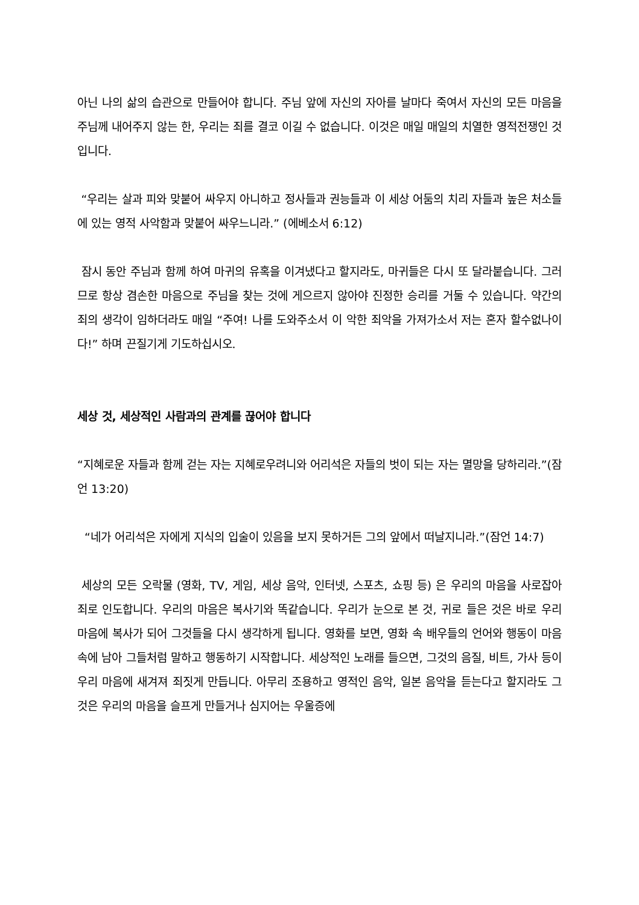아닌 나의 삶의 습관으로 만들어야 합니다. 주님 앞에 자신의 자아를 날마다 죽여서 자신의 모든 마음을 주님께 내어주지 않는 한, 우리는 죄를 결코 이길 수 없습니다. 이것은 매일 매일의 치열한 영적전쟁인 것입니다.
“우리는 살과 피와 맞붙어 싸우지 아니하고 정사들과 권능들과 이 세상 어둠의 치리 자들과 높은 처소들에 있는 영적 사악함과 맞붙어 싸우느니라.” (에베소서 6:12)
잠시 동안 주님과 함께 하여 마귀의 유혹을 이겨냈다고 할지라도, 마귀들은 다시 또 달라붙습니다. 그러므로 항상 겸손한 마음으로 주님을 찾는 것에 게으르지 않아야 진정한 승리를 거둘 수 있습니다. 약간의 죄의 생각이 임하더라도 매일 “주여! 나를 도와주소서 이 악한 죄악을 가져가소서 저는 혼자 할수없나이다!” 하며 끈질기게 기도하십시오.
세상 것, 세상적인 사람과의 관계를 끊어야 합니다
“지혜로운 자들과 함께 걷는 자는 지혜로우려니와 어리석은 자들의 벗이 되는 자는 멸망을 당하리라.”(잠언 13:20)
“네가 어리석은 자에게 지식의 입술이 있음을 보지 못하거든 그의 앞에서 떠날지니라.”(잠언 14:7)
세상의 모든 오락물 (영화, TV, 게임, 세상 음악, 인터넷, 스포츠, 쇼핑 등) 은 우리의 마음을 사로잡아 죄로 인도합니다. 우리의 마음은 복사기와 똑같습니다. 우리가 눈으로 본 것, 귀로 들은 것은 바로 우리 마음에 복사가 되어 그것들을 다시 생각하게 됩니다. 영화를 보면, 영화 속 배우들의 언어와 행동이 마음속에 남아 그들처럼 말하고 행동하기 시작합니다. 세상적인 노래를 들으면, 그것의 음질, 비트, 가사 등이 우리 마음에 새겨져 죄짓게 만듭니다. 아무리 조용하고 영적인 음악, 일본 음악을 듣는다고 할지라도 그것은 우리의 마음을 슬프게 만들거나 심지어는 우울증에